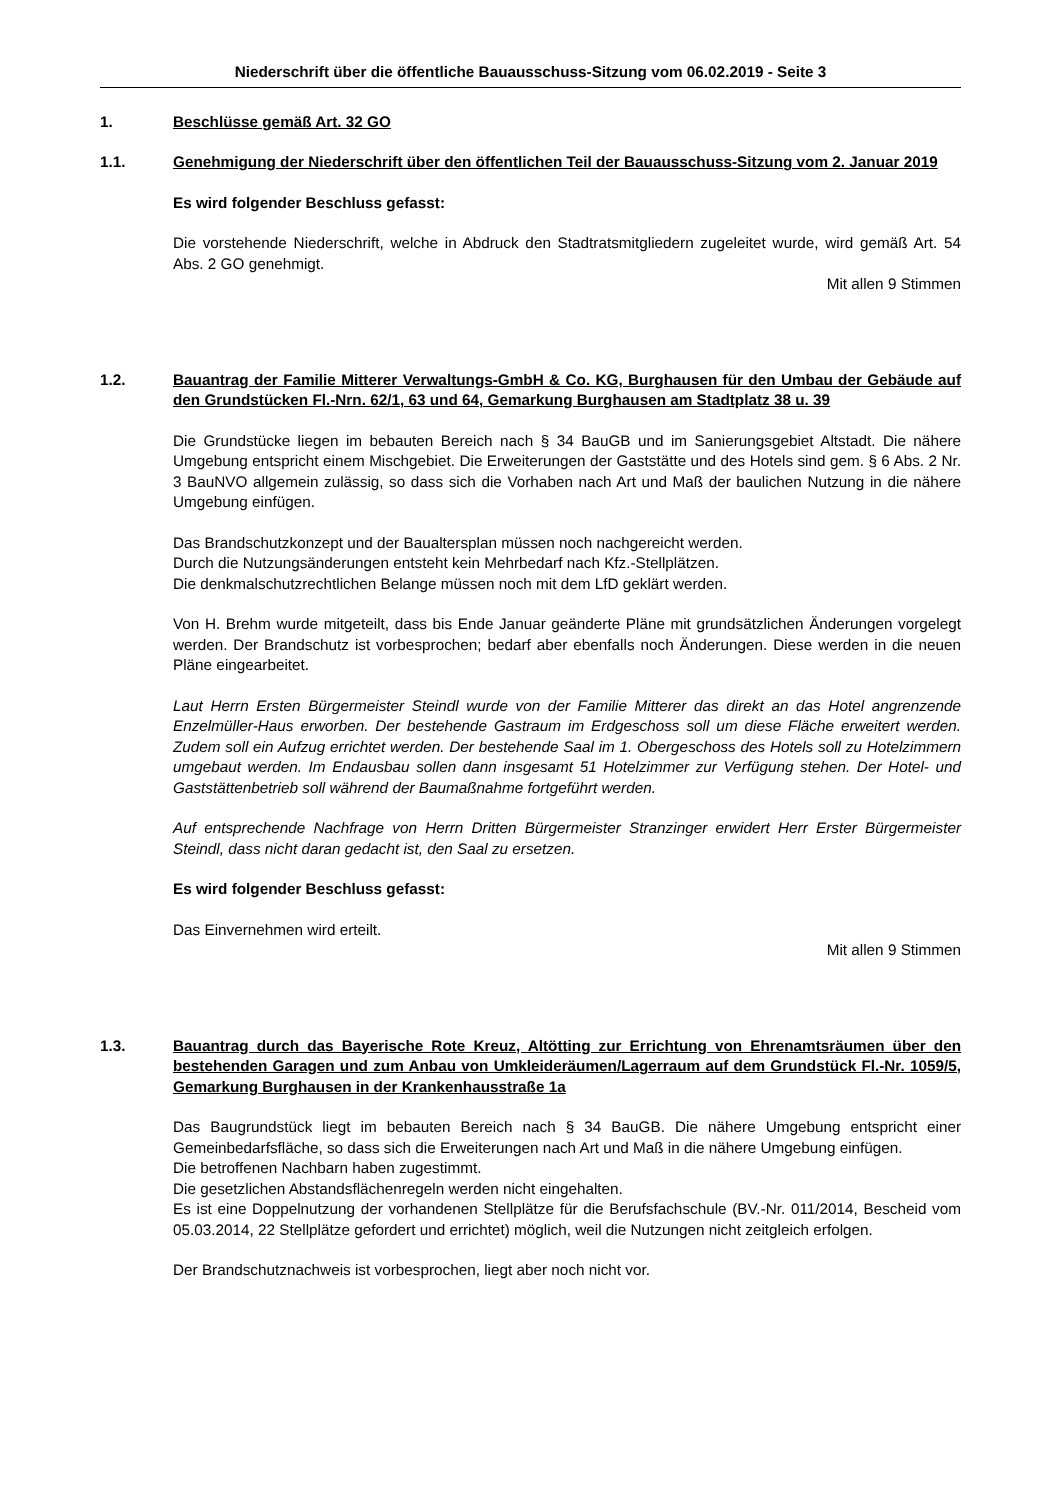Niederschrift über die öffentliche Bauausschuss-Sitzung vom 06.02.2019 - Seite 3
1. Beschlüsse gemäß Art. 32 GO
1.1. Genehmigung der Niederschrift über den öffentlichen Teil der Bauausschuss-Sitzung vom 2. Januar 2019
Es wird folgender Beschluss gefasst:
Die vorstehende Niederschrift, welche in Abdruck den Stadtratsmitgliedern zugeleitet wurde, wird gemäß Art. 54 Abs. 2 GO genehmigt.
Mit allen 9 Stimmen
1.2. Bauantrag der Familie Mitterer Verwaltungs-GmbH & Co. KG, Burghausen für den Umbau der Gebäude auf den Grundstücken Fl.-Nrn. 62/1, 63 und 64, Gemarkung Burghausen am Stadtplatz 38 u. 39
Die Grundstücke liegen im bebauten Bereich nach § 34 BauGB und im Sanierungsgebiet Altstadt. Die nähere Umgebung entspricht einem Mischgebiet. Die Erweiterungen der Gaststätte und des Hotels sind gem. § 6 Abs. 2 Nr. 3 BauNVO allgemein zulässig, so dass sich die Vorhaben nach Art und Maß der baulichen Nutzung in die nähere Umgebung einfügen.
Das Brandschutzkonzept und der Baualtersplan müssen noch nachgereicht werden.
Durch die Nutzungsänderungen entsteht kein Mehrbedarf nach Kfz.-Stellplätzen.
Die denkmalschutzrechtlichen Belange müssen noch mit dem LfD geklärt werden.
Von H. Brehm wurde mitgeteilt, dass bis Ende Januar geänderte Pläne mit grundsätzlichen Änderungen vorgelegt werden. Der Brandschutz ist vorbesprochen; bedarf aber ebenfalls noch Änderungen. Diese werden in die neuen Pläne eingearbeitet.
Laut Herrn Ersten Bürgermeister Steindl wurde von der Familie Mitterer das direkt an das Hotel angrenzende Enzelmüller-Haus erworben. Der bestehende Gastraum im Erdgeschoss soll um diese Fläche erweitert werden. Zudem soll ein Aufzug errichtet werden. Der bestehende Saal im 1. Obergeschoss des Hotels soll zu Hotelzimmern umgebaut werden. Im Endausbau sollen dann insgesamt 51 Hotelzimmer zur Verfügung stehen. Der Hotel- und Gaststättenbetrieb soll während der Baumaßnahme fortgeführt werden.
Auf entsprechende Nachfrage von Herrn Dritten Bürgermeister Stranzinger erwidert Herr Erster Bürgermeister Steindl, dass nicht daran gedacht ist, den Saal zu ersetzen.
Es wird folgender Beschluss gefasst:
Das Einvernehmen wird erteilt.
Mit allen 9 Stimmen
1.3. Bauantrag durch das Bayerische Rote Kreuz, Altötting zur Errichtung von Ehrenamtsräumen über den bestehenden Garagen und zum Anbau von Umkleideräumen/Lagerraum auf dem Grundstück Fl.-Nr. 1059/5, Gemarkung Burghausen in der Krankenhausstraße 1a
Das Baugrundstück liegt im bebauten Bereich nach § 34 BauGB. Die nähere Umgebung entspricht einer Gemeinbedarfsfläche, so dass sich die Erweiterungen nach Art und Maß in die nähere Umgebung einfügen.
Die betroffenen Nachbarn haben zugestimmt.
Die gesetzlichen Abstandsflächenregeln werden nicht eingehalten.
Es ist eine Doppelnutzung der vorhandenen Stellplätze für die Berufsfachschule (BV.-Nr. 011/2014, Bescheid vom 05.03.2014, 22 Stellplätze gefordert und errichtet) möglich, weil die Nutzungen nicht zeitgleich erfolgen.
Der Brandschutznachweis ist vorbesprochen, liegt aber noch nicht vor.